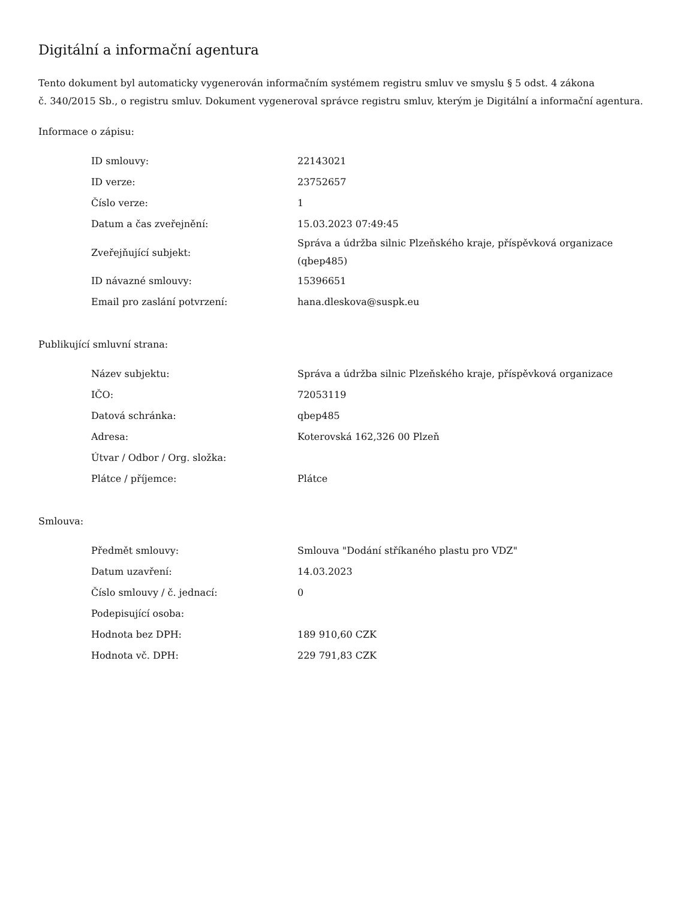Digitální a informační agentura
Tento dokument byl automaticky vygenerován informačním systémem registru smluv ve smyslu § 5 odst. 4 zákona
č. 340/2015 Sb., o registru smluv. Dokument vygeneroval správce registru smluv, kterým je Digitální a informační agentura.
Informace o zápisu:
| ID smlouvy: | 22143021 |
| ID verze: | 23752657 |
| Číslo verze: | 1 |
| Datum a čas zveřejnění: | 15.03.2023 07:49:45 |
| Zveřejňující subjekt: | Správa a údržba silnic Plzeňského kraje, příspěvková organizace (qbep485) |
| ID návazné smlouvy: | 15396651 |
| Email pro zaslání potvrzení: | hana.dleskova@suspk.eu |
Publikující smluvní strana:
| Název subjektu: | Správa a údržba silnic Plzeňského kraje, příspěvková organizace |
| IČO: | 72053119 |
| Datová schránka: | qbep485 |
| Adresa: | Koterovská 162,326 00 Plzeň |
| Útvar / Odbor / Org. složka: | |
| Plátce / příjemce: | Plátce |
Smlouva:
| Předmět smlouvy: | Smlouva "Dodání stříkaného plastu pro VDZ" |
| Datum uzavření: | 14.03.2023 |
| Číslo smlouvy / č. jednací: | 0 |
| Podepisující osoba: | |
| Hodnota bez DPH: | 189 910,60 CZK |
| Hodnota vč. DPH: | 229 791,83 CZK |